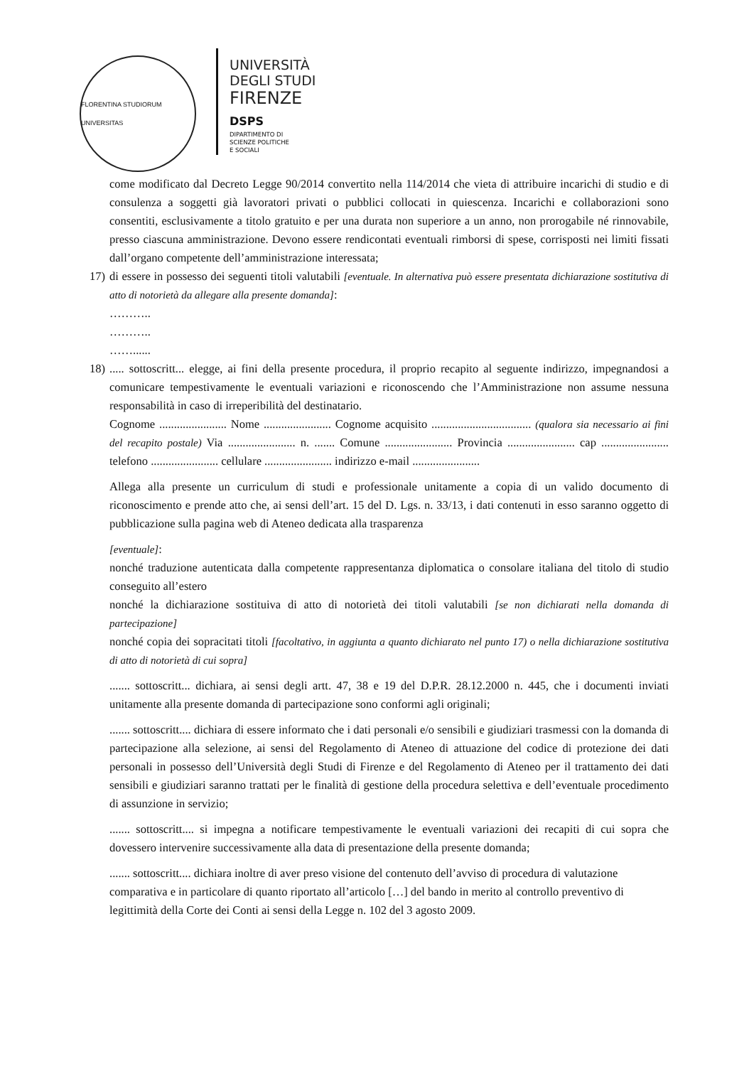FLORENTINA STUDIORUM UNIVERSITAS
UNIVERSITÀ
DEGLI STUDI
FIRENZE
DSPS
DIPARTIMENTO DI
SCIENZE POLITICHE
E SOCIALI
come modificato dal Decreto Legge 90/2014 convertito nella 114/2014 che vieta di attribuire incarichi di studio e di consulenza a soggetti già lavoratori privati o pubblici collocati in quiescenza. Incarichi e collaborazioni sono consentiti, esclusivamente a titolo gratuito e per una durata non superiore a un anno, non prorogabile né rinnovabile, presso ciascuna amministrazione. Devono essere rendicontati eventuali rimborsi di spese, corrisposti nei limiti fissati dall’organo competente dell’amministrazione interessata;
17)
di essere in possesso dei seguenti titoli valutabili [eventuale. In alternativa può essere presentata dichiarazione sostitutiva di atto di notorietà da allegare alla presente domanda]:
………..
………..
……......
18)
..... sottoscritt... elegge, ai fini della presente procedura, il proprio recapito al seguente indirizzo, impegnandosi a comunicare tempestivamente le eventuali variazioni e riconoscendo che l’Amministrazione non assume nessuna responsabilità in caso di irreperibilità del destinatario.
Cognome ....................... Nome ....................... Cognome acquisito .................................. (qualora sia necessario ai fini del recapito postale) Via ....................... n. ....... Comune ....................... Provincia ....................... cap ....................... telefono ....................... cellulare ....................... indirizzo e-mail .......................
Allega alla presente un curriculum di studi e professionale unitamente a copia di un valido documento di riconoscimento e prende atto che, ai sensi dell’art. 15 del D. Lgs. n. 33/13, i dati contenuti in esso saranno oggetto di pubblicazione sulla pagina web di Ateneo dedicata alla trasparenza
[eventuale]:
nonché traduzione autenticata dalla competente rappresentanza diplomatica o consolare italiana del titolo di studio conseguito all’estero
nonché la dichiarazione sostituiva di atto di notorietà dei titoli valutabili [se non dichiarati nella domanda di partecipazione]
nonché copia dei sopracitati titoli [facoltativo, in aggiunta a quanto dichiarato nel punto 17) o nella dichiarazione sostitutiva di atto di notorietà di cui sopra]
....... sottoscritt... dichiara, ai sensi degli artt. 47, 38 e 19 del D.P.R. 28.12.2000 n. 445, che i documenti inviati unitamente alla presente domanda di partecipazione sono conformi agli originali;
....... sottoscritt.... dichiara di essere informato che i dati personali e/o sensibili e giudiziari trasmessi con la domanda di partecipazione alla selezione, ai sensi del Regolamento di Ateneo di attuazione del codice di protezione dei dati personali in possesso dell’Università degli Studi di Firenze e del Regolamento di Ateneo per il trattamento dei dati sensibili e giudiziari saranno trattati per le finalità di gestione della procedura selettiva e dell’eventuale procedimento di assunzione in servizio;
....... sottoscritt.... si impegna a notificare tempestivamente le eventuali variazioni dei recapiti di cui sopra che dovessero intervenire successivamente alla data di presentazione della presente domanda;
....... sottoscritt.... dichiara inoltre di aver preso visione del contenuto dell’avviso di procedura di valutazione comparativa e in particolare di quanto riportato all’articolo […] del bando in merito al controllo preventivo di legittimità della Corte dei Conti ai sensi della Legge n. 102 del 3 agosto 2009.